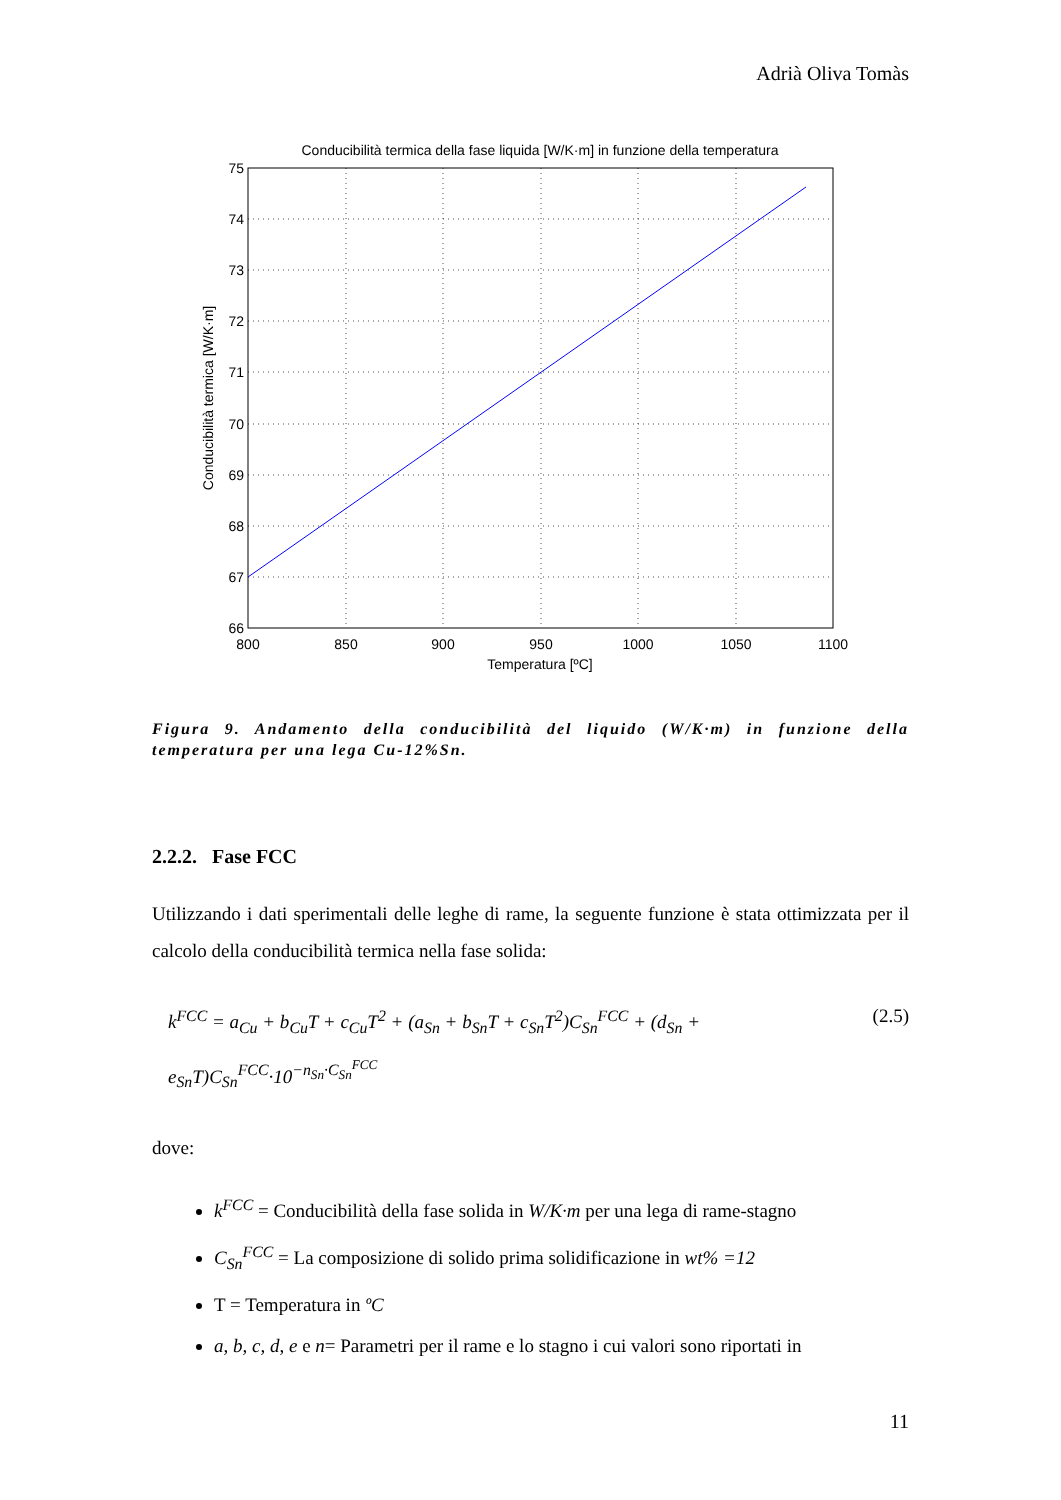Adrià Oliva Tomàs
Conducibilità termica della fase liquida [W/K·m] in funzione della temperatura
75
74
73
72
71
70
69
68
67
66
800
850
900
950
1000
1050
1100
Temperatura [ºC]
Conducibilità termica [W/K·m]
Figura 9. Andamento della conducibilità del liquido (W/K·m) in funzione della temperatura per una lega Cu-12%Sn.
2.2.2. Fase FCC
Utilizzando i dati sperimentali delle leghe di rame, la seguente funzione è stata ottimizzata per il calcolo della conducibilità termica nella fase solida:
k<sup>FCC</sup> = a<sub>Cu</sub> + b<sub>Cu</sub>T + c<sub>Cu</sub>T<sup>2</sup> + (a<sub>Sn</sub> + b<sub>Sn</sub>T + c<sub>Sn</sub>T<sup>2</sup>)C<sub>Sn</sub><sup>FCC</sup> + (d<sub>Sn</sub> + e<sub>Sn</sub>T)C<sub>Sn</sub><sup>FCC</sup>·10<sup>−n<sub>Sn</sub>·C<sub>Sn</sub><sup>FCC</sup></sup> (2.5)
dove:
k<sup>FCC</sup> = Conducibilità della fase solida in W/K·m per una lega di rame-stagno
C<sub>Sn</sub><sup>FCC</sup> = La composizione di solido prima solidificazione in wt% =12
T = Temperatura in ºC
a, b, c, d, e e n= Parametri per il rame e lo stagno i cui valori sono riportati in
11